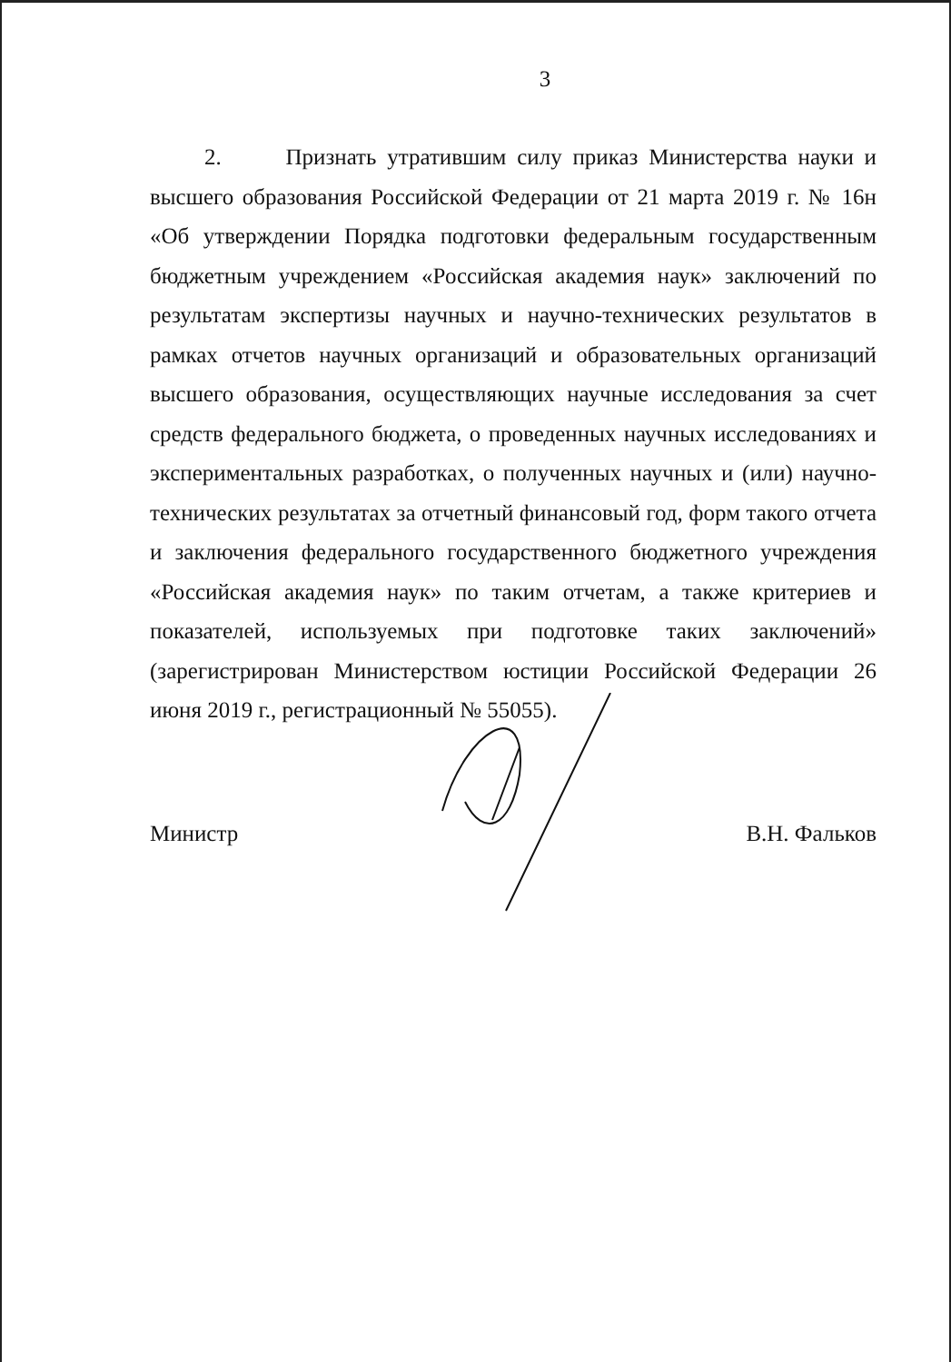3
2. Признать утратившим силу приказ Министерства науки и высшего образования Российской Федерации от 21 марта 2019 г. № 16н «Об утверждении Порядка подготовки федеральным государственным бюджетным учреждением «Российская академия наук» заключений по результатам экспертизы научных и научно-технических результатов в рамках отчетов научных организаций и образовательных организаций высшего образования, осуществляющих научные исследования за счет средств федерального бюджета, о проведенных научных исследованиях и экспериментальных разработках, о полученных научных и (или) научно-технических результатах за отчетный финансовый год, форм такого отчета и заключения федерального государственного бюджетного учреждения «Российская академия наук» по таким отчетам, а также критериев и показателей, используемых при подготовке таких заключений» (зарегистрирован Министерством юстиции Российской Федерации 26 июня 2019 г., регистрационный № 55055).
Министр В.Н. Фальков